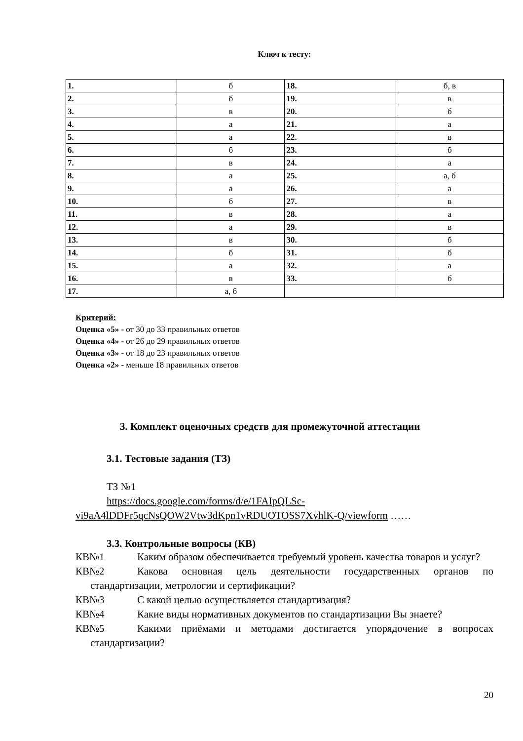Ключ к тесту:
| 1. | б | 18. | б, в |
| 2. | б | 19. | в |
| 3. | в | 20. | б |
| 4. | а | 21. | а |
| 5. | а | 22. | в |
| 6. | б | 23. | б |
| 7. | в | 24. | а |
| 8. | а | 25. | а, б |
| 9. | а | 26. | а |
| 10. | б | 27. | в |
| 11. | в | 28. | а |
| 12. | а | 29. | в |
| 13. | в | 30. | б |
| 14. | б | 31. | б |
| 15. | а | 32. | а |
| 16. | в | 33. | б |
| 17. | а, б | | |
Критерий:
Оценка «5» - от 30 до 33 правильных ответов
Оценка «4» - от 26 до 29 правильных ответов
Оценка «3» - от 18 до 23 правильных ответов
Оценка «2» - меньше 18 правильных ответов
3. Комплект оценочных средств для промежуточной аттестации
3.1. Тестовые задания (ТЗ)
ТЗ №1
https://docs.google.com/forms/d/e/1FAIpQLSc-vi9aA4lDDFr5qcNsQOW2Vtw3dKpn1vRDUOTOSS7XvhlK-Q/viewform ……
3.3. Контрольные вопросы (КВ)
КВ№1 Каким образом обеспечивается требуемый уровень качества товаров и услуг?
КВ№2 Какова основная цель деятельности государственных органов по стандартизации, метрологии и сертификации?
КВ№3 С какой целью осуществляется стандартизация?
КВ№4 Какие виды нормативных документов по стандартизации Вы знаете?
КВ№5 Какими приёмами и методами достигается упорядочение в вопросах стандартизации?
20